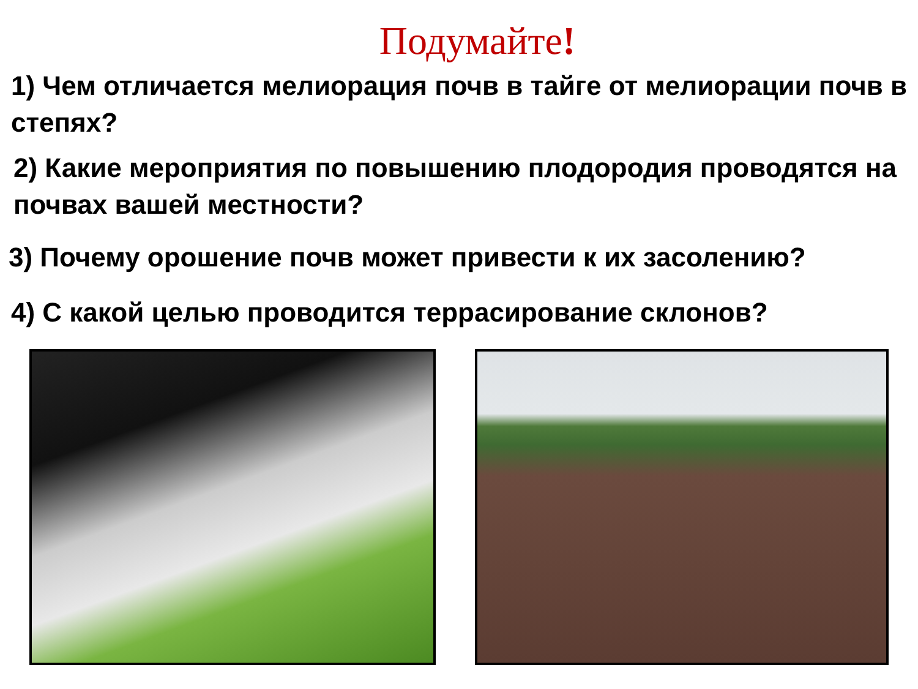Подумайте!
1) Чем отличается мелиорация почв в тайге от мелиорации почв в степях?
2) Какие мероприятия по повышению плодородия проводятся на почвах вашей местности?
3) Почему орошение почв может привести к их засолению?
4) С какой целью проводится террасирование склонов?